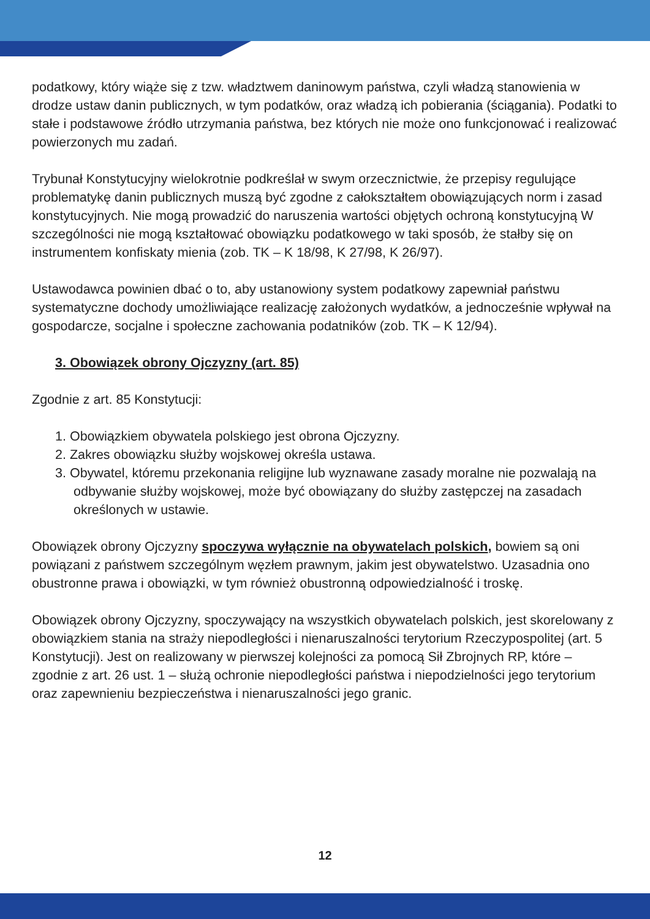podatkowy, który wiąże się z tzw. władztwem daninowym państwa, czyli władzą stanowienia w drodze ustaw danin publicznych, w tym podatków, oraz władzą ich pobierania (ściągania). Podatki to stałe i podstawowe źródło utrzymania państwa, bez których nie może ono funkcjonować i realizować powierzonych mu zadań.
Trybunał Konstytucyjny wielokrotnie podkreślał w swym orzecznictwie, że przepisy regulujące problematykę danin publicznych muszą być zgodne z całokształtem obowiązujących norm i zasad konstytucyjnych. Nie mogą prowadzić do naruszenia wartości objętych ochroną konstytucyjną W szczególności nie mogą kształtować obowiązku podatkowego w taki sposób, że stałby się on instrumentem konfiskaty mienia (zob. TK – K 18/98, K 27/98, K 26/97).
Ustawodawca powinien dbać o to, aby ustanowiony system podatkowy zapewniał państwu systematyczne dochody umożliwiające realizację założonych wydatków, a jednocześnie wpływał na gospodarcze, socjalne i społeczne zachowania podatników (zob. TK – K 12/94).
3. Obowiązek obrony Ojczyzny (art. 85)
Zgodnie z art. 85 Konstytucji:
1. Obowiązkiem obywatela polskiego jest obrona Ojczyzny.
2. Zakres obowiązku służby wojskowej określa ustawa.
3. Obywatel, któremu przekonania religijne lub wyznawane zasady moralne nie pozwalają na odbywanie służby wojskowej, może być obowiązany do służby zastępczej na zasadach określonych w ustawie.
Obowiązek obrony Ojczyzny spoczywa wyłącznie na obywatelach polskich, bowiem są oni powiązani z państwem szczególnym węzłem prawnym, jakim jest obywatelstwo. Uzasadnia ono obustronne prawa i obowiązki, w tym również obustronną odpowiedzialność i troskę.
Obowiązek obrony Ojczyzny, spoczywający na wszystkich obywatelach polskich, jest skorelowany z obowiązkiem stania na straży niepodległości i nienaruszalności terytorium Rzeczypospolitej (art. 5 Konstytucji). Jest on realizowany w pierwszej kolejności za pomocą Sił Zbrojnych RP, które – zgodnie z art. 26 ust. 1 – służą ochronie niepodległości państwa i niepodzielności jego terytorium oraz zapewnieniu bezpieczeństwa i nienaruszalności jego granic.
12